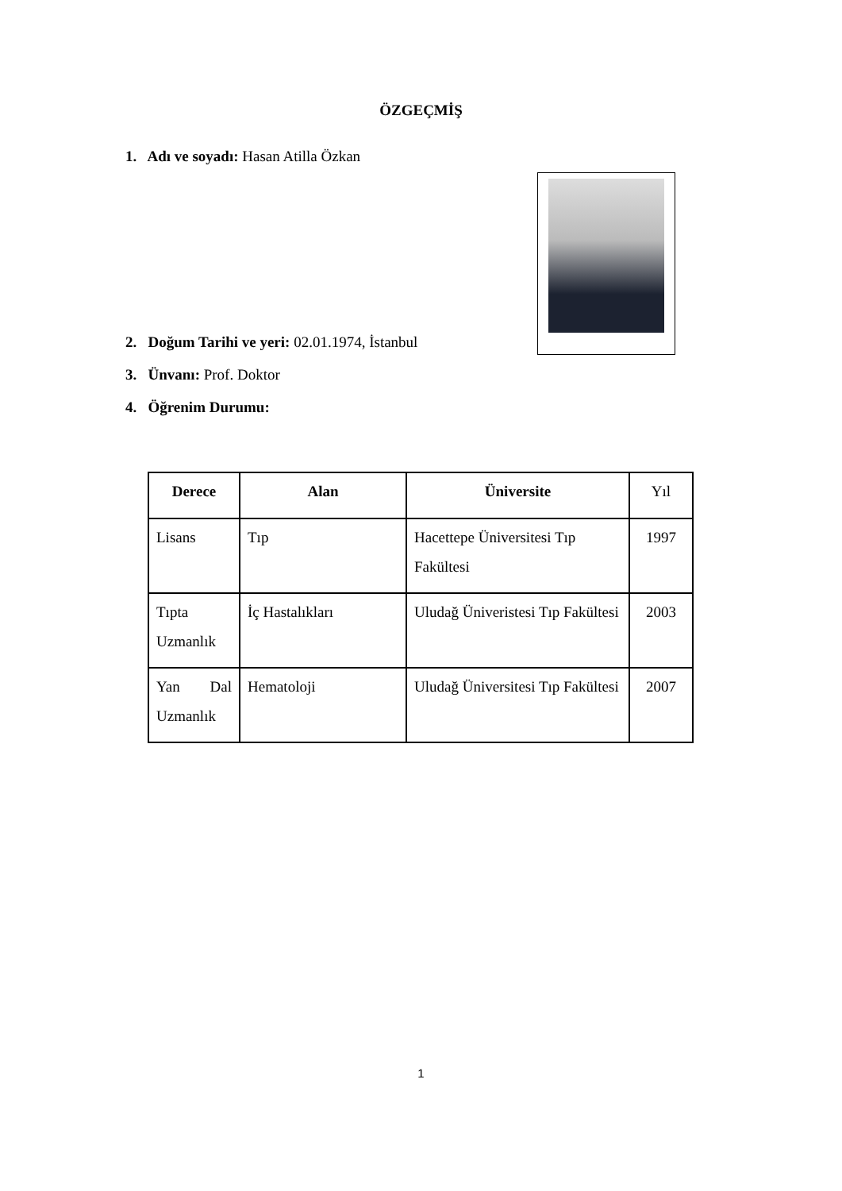ÖZGEÇMİŞ
1. Adı ve soyadı: Hasan Atilla Özkan
2. Doğum Tarihi ve yeri: 02.01.1974, İstanbul
3. Ünvanı: Prof. Doktor
4. Öğrenim Durumu:
| Derece | Alan | Üniversite | Yıl |
| --- | --- | --- | --- |
| Lisans | Tıp | Hacettepe Üniversitesi Tıp Fakültesi | 1997 |
| Tıpta Uzmanlık | İç Hastalıkları | Uludağ Üniveristesi Tıp Fakültesi | 2003 |
| Yan Dal Uzmanlık | Hematoloji | Uludağ Üniversitesi Tıp Fakültesi | 2007 |
1